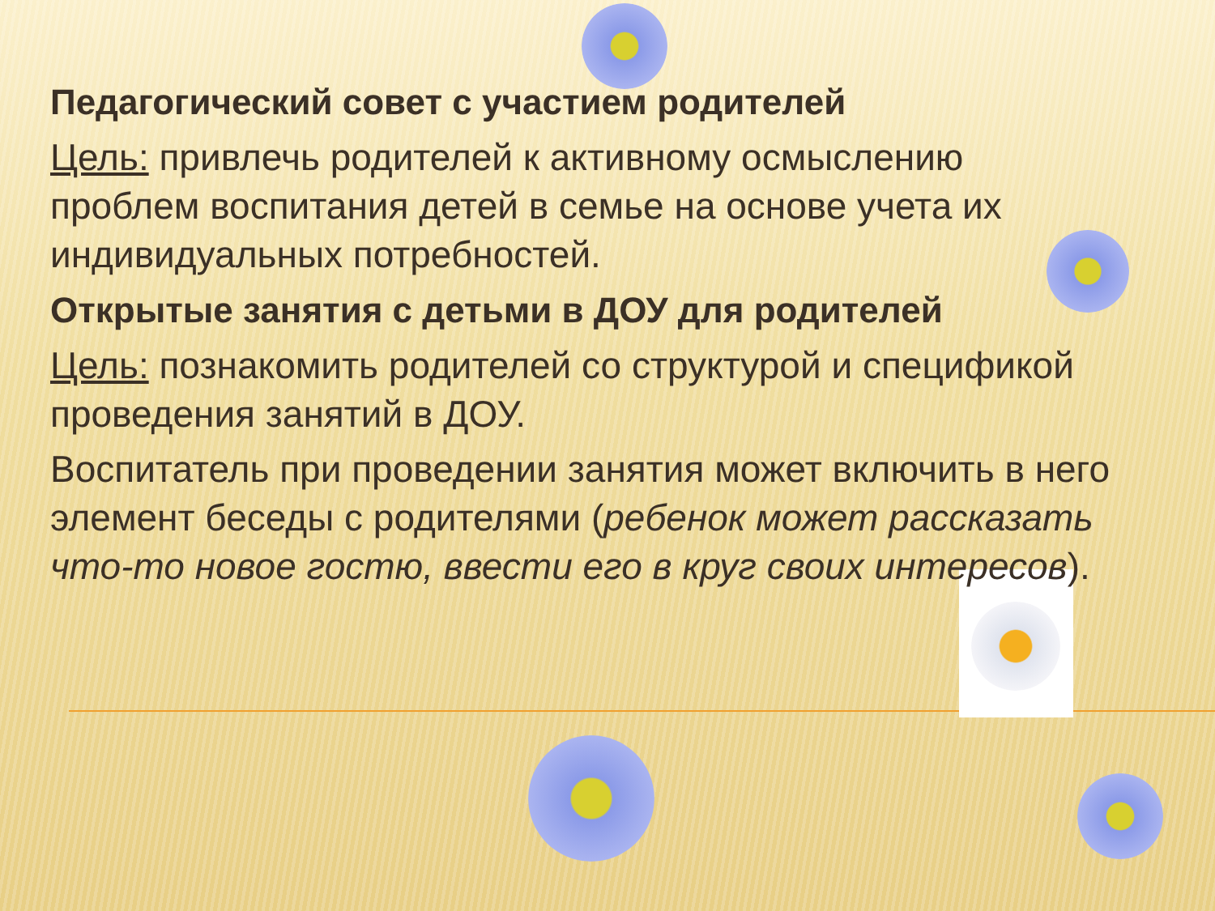Педагогический совет с участием родителей
Цель: привлечь родителей к активному осмыслению проблем воспитания детей в семье на основе учета их индивидуальных потребностей.
Открытые занятия с детьми в ДОУ для родителей
Цель: познакомить родителей со структурой и спецификой проведения занятий в ДОУ.
Воспитатель при проведении занятия может включить в него элемент беседы с родителями (ребенок может рассказать что-то новое гостю, ввести его в круг своих интересов).